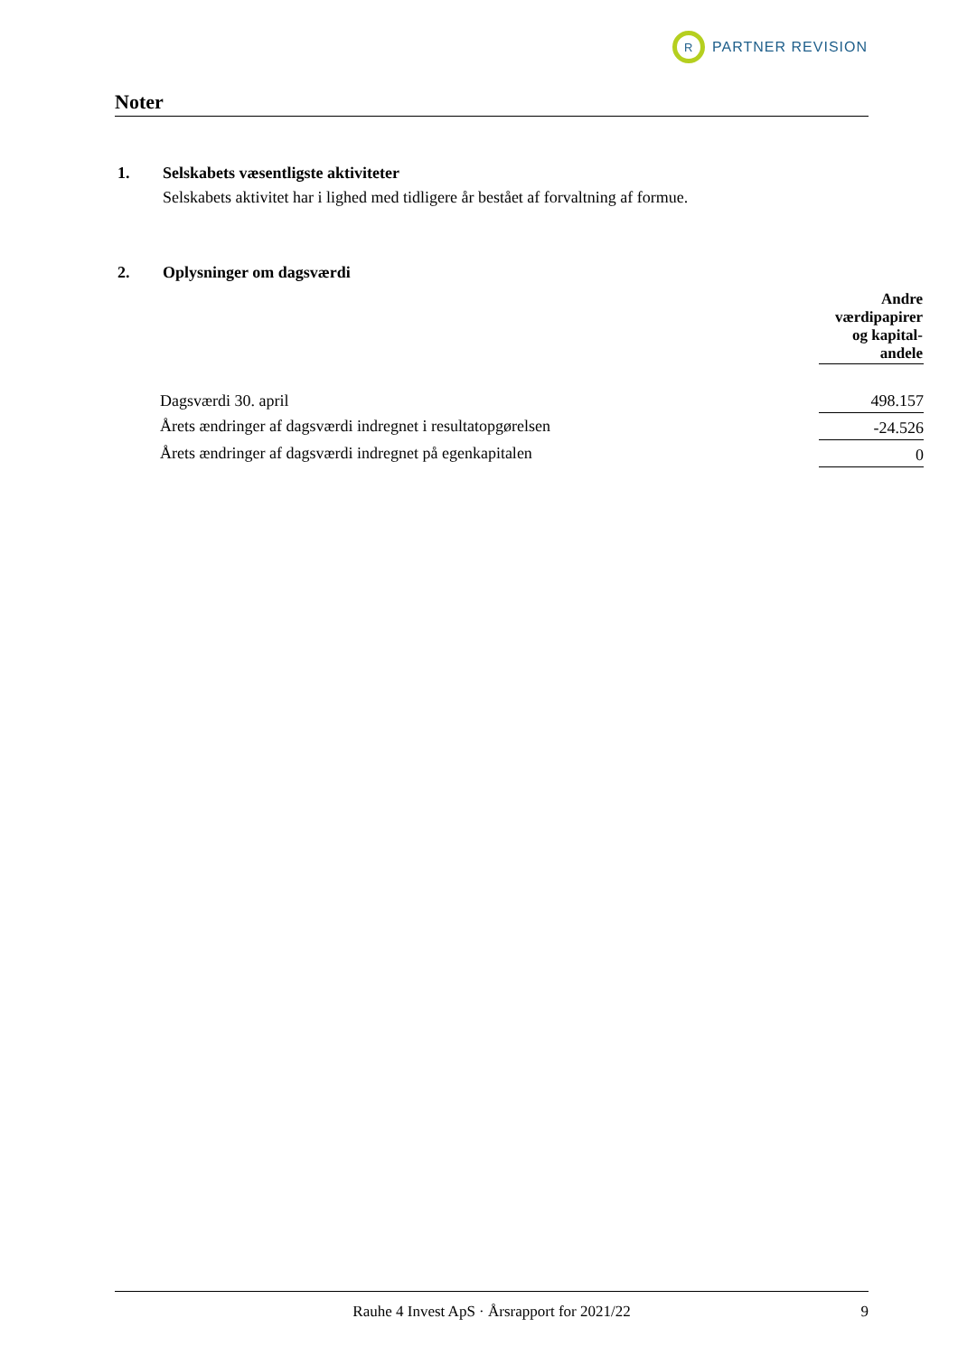R
PARTNER REVISION
Noter
1. Selskabets væsentligste aktiviteter
Selskabets aktivitet har i lighed med tidligere år bestået af forvaltning af formue.
2. Oplysninger om dagsværdi
| | Andre værdipapirer og kapital- andele |
| Dagsværdi 30. april | 498.157 |
| Årets ændringer af dagsværdi indregnet i resultatopgørelsen | -24.526 |
| Årets ændringer af dagsværdi indregnet på egenkapitalen | 0 |
Rauhe 4 Invest ApS · Årsrapport for 2021/22 9